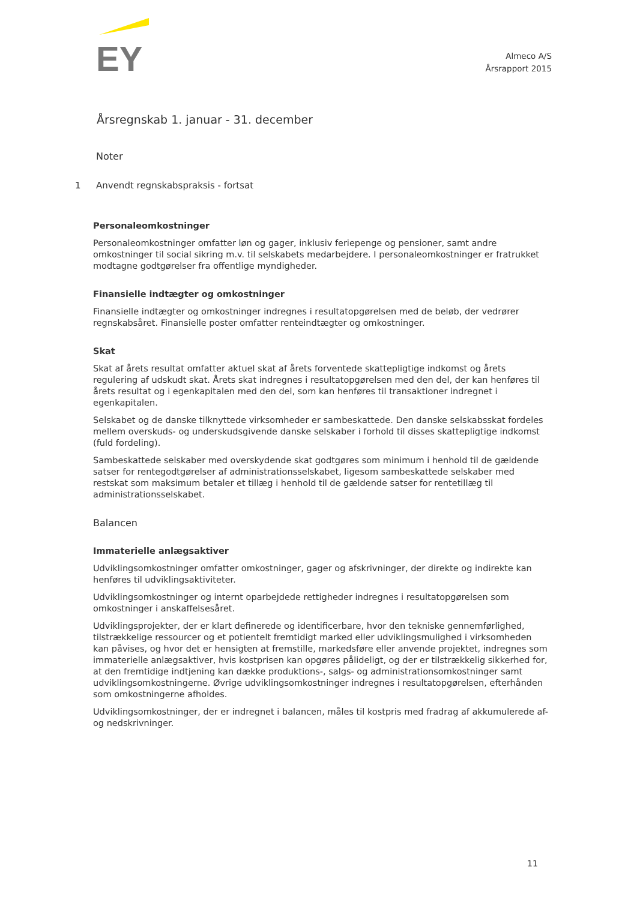EY
Almeco A/S
Årsrapport 2015
Årsregnskab 1. januar - 31. december
Noter
1 Anvendt regnskabspraksis - fortsat
Personaleomkostninger
Personaleomkostninger omfatter løn og gager, inklusiv feriepenge og pensioner, samt andre omkostninger til social sikring m.v. til selskabets medarbejdere. I personaleomkostninger er fratrukket modtagne godtgørelser fra offentlige myndigheder.
Finansielle indtægter og omkostninger
Finansielle indtægter og omkostninger indregnes i resultatopgørelsen med de beløb, der vedrører regnskabsåret. Finansielle poster omfatter renteindtægter og omkostninger.
Skat
Skat af årets resultat omfatter aktuel skat af årets forventede skattepligtige indkomst og årets regulering af udskudt skat. Årets skat indregnes i resultatopgørelsen med den del, der kan henføres til årets resultat og i egenkapitalen med den del, som kan henføres til transaktioner indregnet i egenkapitalen.
Selskabet og de danske tilknyttede virksomheder er sambeskattede. Den danske selskabsskat fordeles mellem overskuds- og underskudsgivende danske selskaber i forhold til disses skattepligtige indkomst (fuld fordeling).
Sambeskattede selskaber med overskydende skat godtgøres som minimum i henhold til de gældende satser for rentegodtgørelser af administrationsselskabet, ligesom sambeskattede selskaber med restskat som maksimum betaler et tillæg i henhold til de gældende satser for rentetillæg til administrationsselskabet.
Balancen
Immaterielle anlægsaktiver
Udviklingsomkostninger omfatter omkostninger, gager og afskrivninger, der direkte og indirekte kan henføres til udviklingsaktiviteter.
Udviklingsomkostninger og internt oparbejdede rettigheder indregnes i resultatopgørelsen som omkostninger i anskaffelsesåret.
Udviklingsprojekter, der er klart definerede og identificerbare, hvor den tekniske gennemførlighed, tilstrækkelige ressourcer og et potientelt fremtidigt marked eller udviklingsmulighed i virksomheden kan påvises, og hvor det er hensigten at fremstille, markedsføre eller anvende projektet, indregnes som immaterielle anlægsaktiver, hvis kostprisen kan opgøres pålideligt, og der er tilstrækkelig sikkerhed for, at den fremtidige indtjening kan dække produktions-, salgs- og administrationsomkostninger samt udviklingsomkostningerne. Øvrige udviklingsomkostninger indregnes i resultatopgørelsen, efterhånden som omkostningerne afholdes.
Udviklingsomkostninger, der er indregnet i balancen, måles til kostpris med fradrag af akkumulerede af- og nedskrivninger.
11